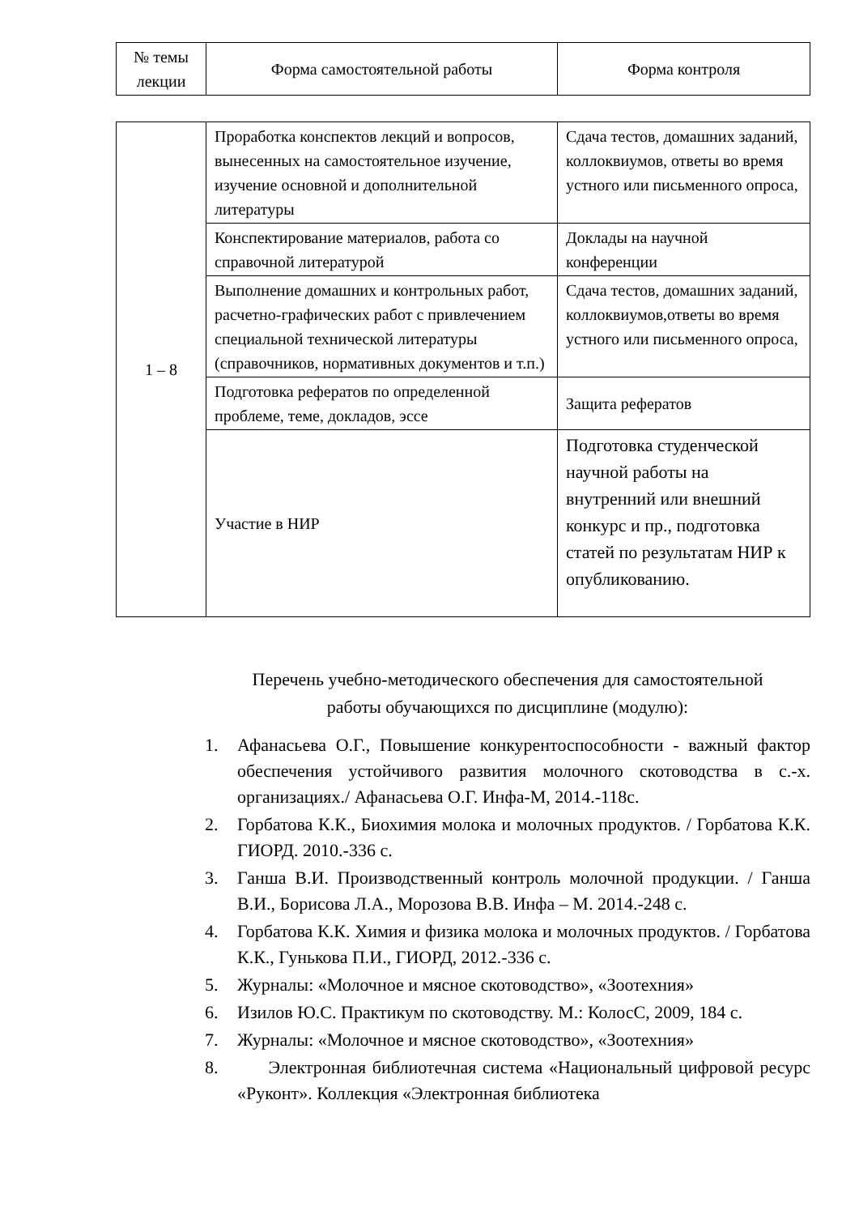| № темы лекции | Форма самостоятельной работы | Форма контроля |
| --- | --- | --- |
| 1 – 8 | Проработка конспектов лекций и вопросов, вынесенных на самостоятельное изучение, изучение основной и дополнительной литературы | Сдача тестов, домашних заданий, коллоквиумов, ответы во время устного или письменного опроса, |
| | Конспектирование материалов, работа со справочной литературой | Доклады на научной конференции |
| | Выполнение домашних и контрольных работ, расчетно-графических работ с привлечением специальной технической литературы (справочников, нормативных документов и т.п.) | Сдача тестов, домашних заданий, коллоквиумов,ответы во время устного или письменного опроса, |
| | Подготовка рефератов по определенной проблеме, теме, докладов, эссе | Защита рефератов |
| | Участие в НИР | Подготовка студенческой научной работы на внутренний или внешний конкурс и пр., подготовка статей по результатам НИР к опубликованию. |
Перечень учебно-методического обеспечения для самостоятельной
работы обучающихся по дисциплине (модулю):
1. Афанасьева О.Г., Повышение конкурентоспособности - важный фактор обеспечения устойчивого развития молочного скотоводства в с.-х. организациях./ Афанасьева О.Г. Инфа-М, 2014.-118с.
2. Горбатова К.К., Биохимия молока и молочных продуктов. / Горбатова К.К. ГИОРД. 2010.-336 с.
3. Ганша В.И. Производственный контроль молочной продукции. / Ганша В.И., Борисова Л.А., Морозова В.В. Инфа – М. 2014.-248 с.
4. Горбатова К.К. Химия и физика молока и молочных продуктов. / Горбатова К.К., Гунькова П.И., ГИОРД, 2012.-336 с.
5. Журналы: «Молочное и мясное скотоводство», «Зоотехния»
6. Изилов Ю.С. Практикум по скотоводству. М.: КолосС, 2009, 184 с.
7. Журналы: «Молочное и мясное скотоводство», «Зоотехния»
8. Электронная библиотечная система «Национальный цифровой ресурс «Руконт». Коллекция «Электронная библиотека